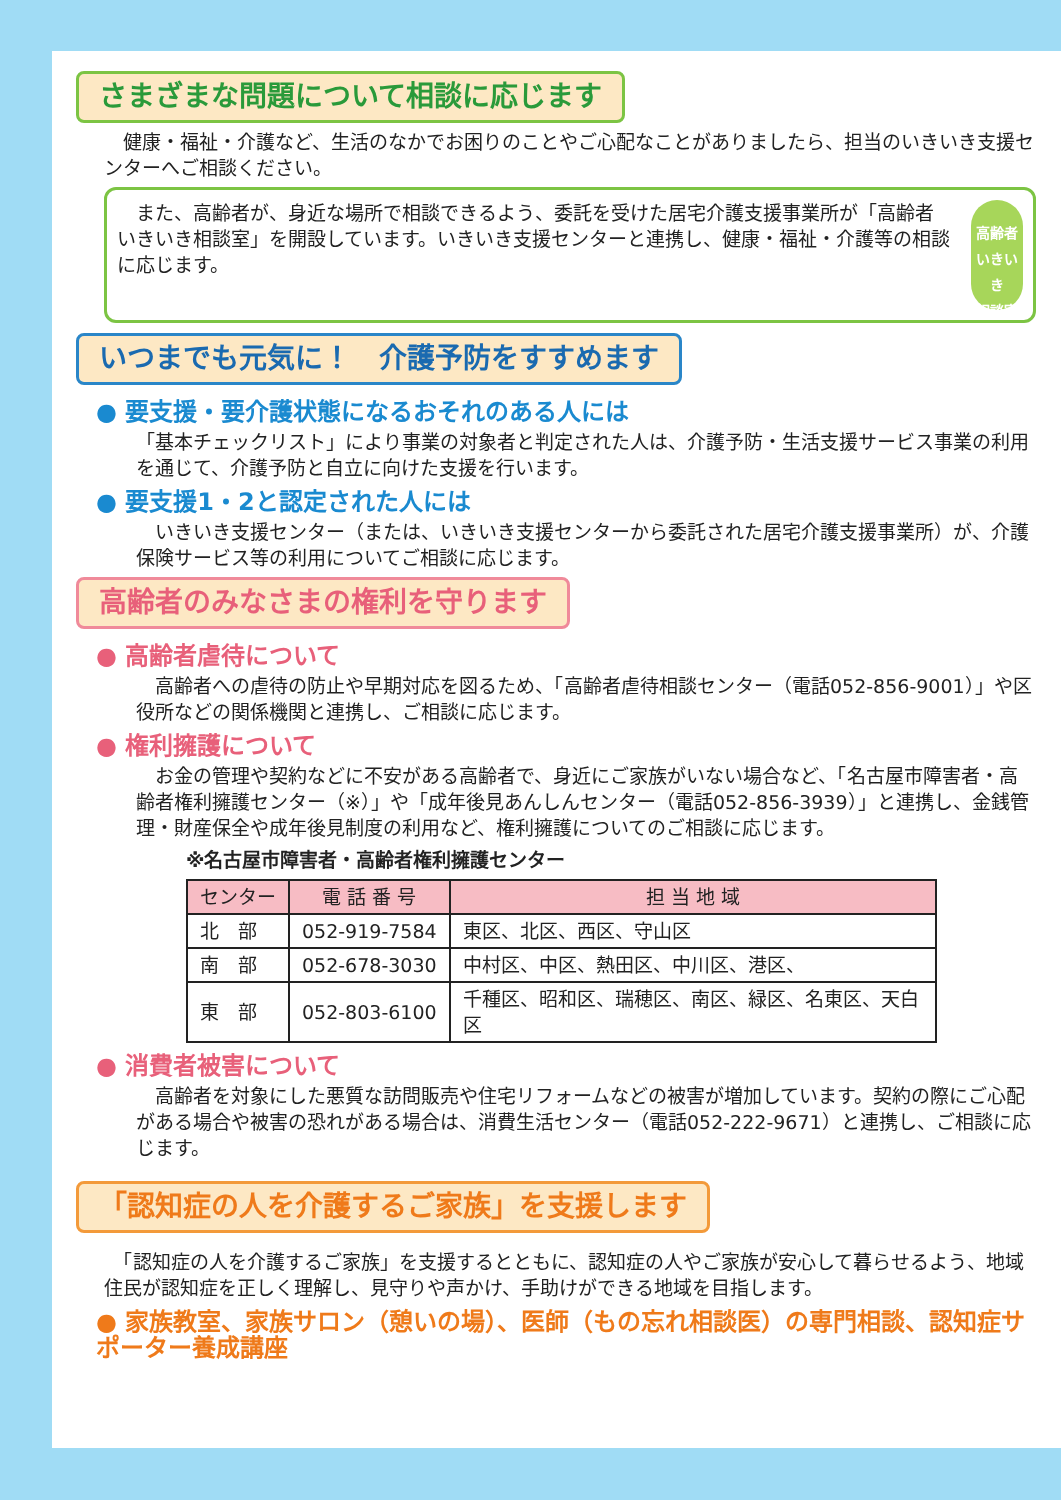さまざまな問題について相談に応じます
　健康・福祉・介護など、生活のなかでお困りのことやご心配なことがありましたら、担当のいきいき支援センターへご相談ください。
　また、高齢者が、身近な場所で相談できるよう、委託を受けた居宅介護支援事業所が「高齢者いきいき相談室」を開設しています。いきいき支援センターと連携し、健康・福祉・介護等の相談に応じます。
高齢者
いきいき
相談室
いつまでも元気に！　介護予防をすすめます
● 要支援・要介護状態になるおそれのある人には
「基本チェックリスト」により事業の対象者と判定された人は、介護予防・生活支援サービス事業の利用を通じて、介護予防と自立に向けた支援を行います。
● 要支援1・2と認定された人には
　いきいき支援センター（または、いきいき支援センターから委託された居宅介護支援事業所）が、介護保険サービス等の利用についてご相談に応じます。
高齢者のみなさまの権利を守ります
● 高齢者虐待について
　高齢者への虐待の防止や早期対応を図るため、「高齢者虐待相談センター（電話052-856-9001）」や区役所などの関係機関と連携し、ご相談に応じます。
● 権利擁護について
　お金の管理や契約などに不安がある高齢者で、身近にご家族がいない場合など、「名古屋市障害者・高齢者権利擁護センター（※）」や「成年後見あんしんセンター（電話052-856-3939）」と連携し、金銭管理・財産保全や成年後見制度の利用など、権利擁護についてのご相談に応じます。
※名古屋市障害者・高齢者権利擁護センター
| センター | 電 話 番 号 | 担 当 地 域 |
| --- | --- | --- |
| 北 部 | 052-919-7584 | 東区、北区、西区、守山区 |
| 南 部 | 052-678-3030 | 中村区、中区、熱田区、中川区、港区、 |
| 東 部 | 052-803-6100 | 千種区、昭和区、瑞穂区、南区、緑区、名東区、天白区 |
● 消費者被害について
　高齢者を対象にした悪質な訪問販売や住宅リフォームなどの被害が増加しています。契約の際にご心配がある場合や被害の恐れがある場合は、消費生活センター（電話052-222-9671）と連携し、ご相談に応じます。
「認知症の人を介護するご家族」を支援します
　「認知症の人を介護するご家族」を支援するとともに、認知症の人やご家族が安心して暮らせるよう、地域住民が認知症を正しく理解し、見守りや声かけ、手助けができる地域を目指します。
● 家族教室、家族サロン（憩いの場）、医師（もの忘れ相談医）の専門相談、認知症サポーター養成講座